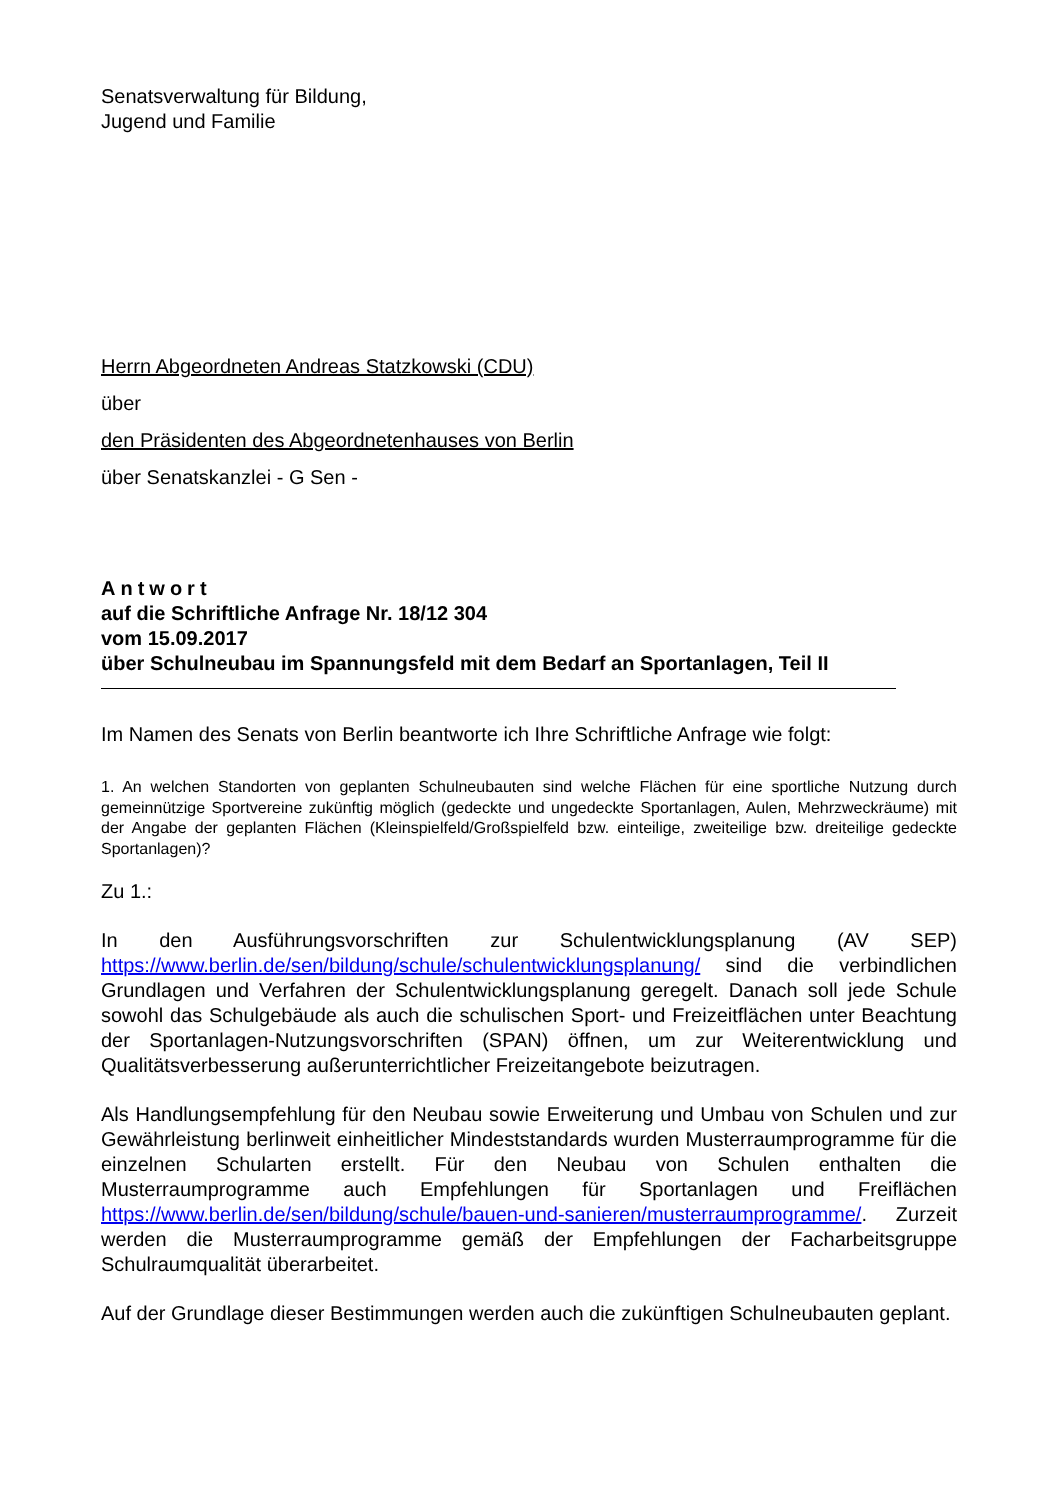Senatsverwaltung für Bildung,
Jugend und Familie
Herrn Abgeordneten Andreas Statzkowski (CDU)
über
den Präsidenten des Abgeordnetenhauses von Berlin
über Senatskanzlei - G Sen -
Antwort
auf die Schriftliche Anfrage Nr. 18/12 304
vom 15.09.2017
über Schulneubau im Spannungsfeld mit dem Bedarf an Sportanlagen, Teil II
Im Namen des Senats von Berlin beantworte ich Ihre Schriftliche Anfrage wie folgt:
1. An welchen Standorten von geplanten Schulneubauten sind welche Flächen für eine sportliche Nutzung durch gemeinnützige Sportvereine zukünftig möglich (gedeckte und ungedeckte Sportanlagen, Aulen, Mehrzweckräume) mit der Angabe der geplanten Flächen (Kleinspielfeld/Großspielfeld bzw. einteilige, zweiteilige bzw. dreiteilige gedeckte Sportanlagen)?
Zu 1.:
In den Ausführungsvorschriften zur Schulentwicklungsplanung (AV SEP) https://www.berlin.de/sen/bildung/schule/schulentwicklungsplanung/ sind die verbindlichen Grundlagen und Verfahren der Schulentwicklungsplanung geregelt. Danach soll jede Schule sowohl das Schulgebäude als auch die schulischen Sport- und Freizeitflächen unter Beachtung der Sportanlagen-Nutzungsvorschriften (SPAN) öffnen, um zur Weiterentwicklung und Qualitätsverbesserung außerunterrichtlicher Freizeitangebote beizutragen.
Als Handlungsempfehlung für den Neubau sowie Erweiterung und Umbau von Schulen und zur Gewährleistung berlinweit einheitlicher Mindeststandards wurden Musterraumprogramme für die einzelnen Schularten erstellt. Für den Neubau von Schulen enthalten die Musterraumprogramme auch Empfehlungen für Sportanlagen und Freiflächen https://www.berlin.de/sen/bildung/schule/bauen-und-sanieren/musterraumprogramme/. Zurzeit werden die Musterraumprogramme gemäß der Empfehlungen der Facharbeitsgruppe Schulraumqualität überarbeitet.
Auf der Grundlage dieser Bestimmungen werden auch die zukünftigen Schulneubauten geplant.